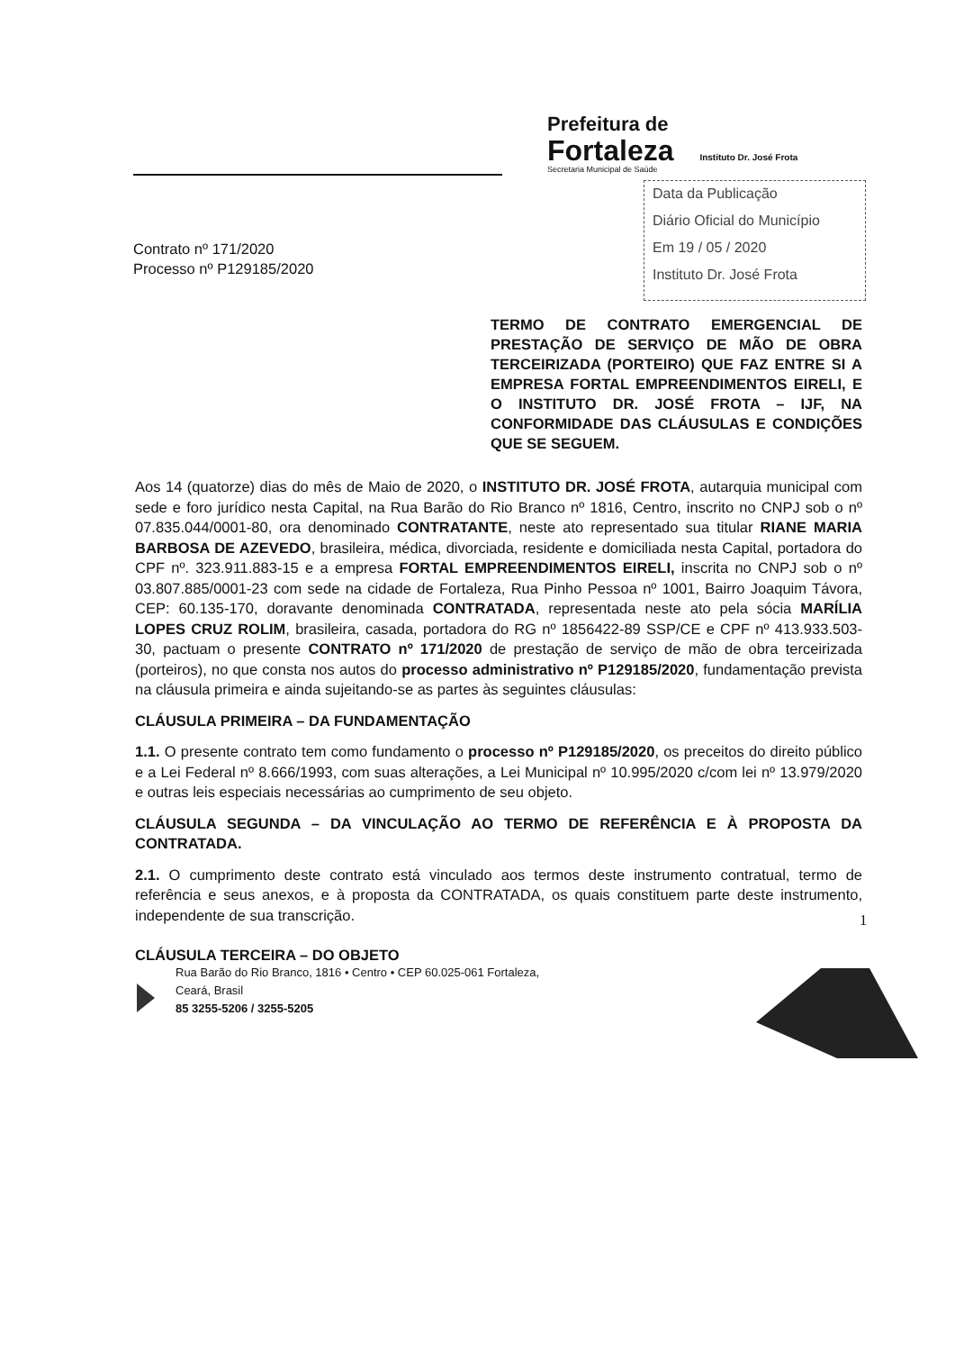Prefeitura de
Fortaleza Instituto Dr. José Frota
Secretaria Municipal de Saúde
Data da Publicação
Diário Oficial do Município
Em 19 / 05 / 2020
Instituto Dr. José Frota
Contrato nº 171/2020
Processo nº P129185/2020
TERMO DE CONTRATO EMERGENCIAL DE PRESTAÇÃO DE SERVIÇO DE MÃO DE OBRA TERCEIRIZADA (PORTEIRO) QUE FAZ ENTRE SI A EMPRESA FORTAL EMPREENDIMENTOS EIRELI, E O INSTITUTO DR. JOSÉ FROTA – IJF, NA CONFORMIDADE DAS CLÁUSULAS E CONDIÇÕES QUE SE SEGUEM.
Aos 14 (quatorze) dias do mês de Maio de 2020, o INSTITUTO DR. JOSÉ FROTA, autarquia municipal com sede e foro jurídico nesta Capital, na Rua Barão do Rio Branco nº 1816, Centro, inscrito no CNPJ sob o nº 07.835.044/0001-80, ora denominado CONTRATANTE, neste ato representado sua titular RIANE MARIA BARBOSA DE AZEVEDO, brasileira, médica, divorciada, residente e domiciliada nesta Capital, portadora do CPF nº. 323.911.883-15 e a empresa FORTAL EMPREENDIMENTOS EIRELI, inscrita no CNPJ sob o nº 03.807.885/0001-23 com sede na cidade de Fortaleza, Rua Pinho Pessoa nº 1001, Bairro Joaquim Távora, CEP: 60.135-170, doravante denominada CONTRATADA, representada neste ato pela sócia MARÍLIA LOPES CRUZ ROLIM, brasileira, casada, portadora do RG nº 1856422-89 SSP/CE e CPF nº 413.933.503-30, pactuam o presente CONTRATO nº 171/2020 de prestação de serviço de mão de obra terceirizada (porteiros), no que consta nos autos do processo administrativo nº P129185/2020, fundamentação prevista na cláusula primeira e ainda sujeitando-se as partes às seguintes cláusulas:
CLÁUSULA PRIMEIRA – DA FUNDAMENTAÇÃO
1.1. O presente contrato tem como fundamento o processo nº P129185/2020, os preceitos do direito público e a Lei Federal nº 8.666/1993, com suas alterações, a Lei Municipal nº 10.995/2020 c/com lei nº 13.979/2020 e outras leis especiais necessárias ao cumprimento de seu objeto.
CLÁUSULA SEGUNDA – DA VINCULAÇÃO AO TERMO DE REFERÊNCIA E À PROPOSTA DA CONTRATADA.
2.1. O cumprimento deste contrato está vinculado aos termos deste instrumento contratual, termo de referência e seus anexos, e à proposta da CONTRATADA, os quais constituem parte deste instrumento, independente de sua transcrição.
CLÁUSULA TERCEIRA – DO OBJETO
1
Rua Barão do Rio Branco, 1816 • Centro • CEP 60.025-061 Fortaleza,
Ceará, Brasil
85 3255-5206 / 3255-5205